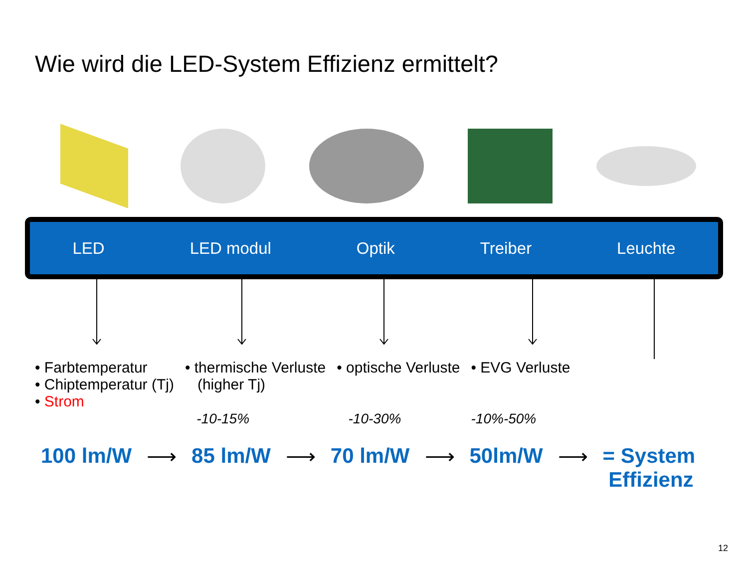Wie wird die LED-System Effizienz ermittelt?
LED LED modul Optik Treiber Leuchte
• Farbtemperatur
• Chiptemperatur (Tj)
• Strom
• thermische Verluste
(higher Tj)
-10-15%
• optische Verluste
-10-30%
• EVG Verluste
-10%-50%
100 lm/W ⟶ 85 lm/W ⟶ 70 lm/W ⟶ 50lm/W ⟶ = System
Effizienz
12